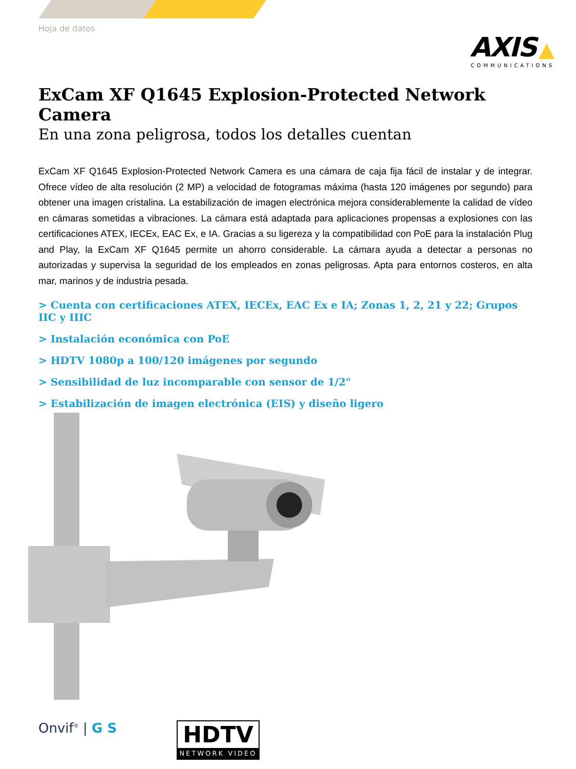Hoja de datos
AXIS ▲
COMMUNICATIONS
ExCam XF Q1645 Explosion-Protected Network Camera
En una zona peligrosa, todos los detalles cuentan
ExCam XF Q1645 Explosion-Protected Network Camera es una cámara de caja fija fácil de instalar y de integrar. Ofrece vídeo de alta resolución (2 MP) a velocidad de fotogramas máxima (hasta 120 imágenes por segundo) para obtener una imagen cristalina. La estabilización de imagen electrónica mejora considerablemente la calidad de vídeo en cámaras sometidas a vibraciones. La cámara está adaptada para aplicaciones propensas a explosiones con las certificaciones ATEX, IECEx, EAC Ex, e IA. Gracias a su ligereza y la compatibilidad con PoE para la instalación Plug and Play, la ExCam XF Q1645 permite un ahorro considerable. La cámara ayuda a detectar a personas no autorizadas y supervisa la seguridad de los empleados en zonas peligrosas. Apta para entornos costeros, en alta mar, marinos y de industria pesada.
> Cuenta con certificaciones ATEX, IECEx, EAC Ex e IA; Zonas 1, 2, 21 y 22; Grupos IIC y IIIC
> Instalación económica con PoE
> HDTV 1080p a 100/120 imágenes por segundo
> Sensibilidad de luz incomparable con sensor de 1/2"
> Estabilización de imagen electrónica (EIS) y diseño ligero
Onvif<sup>®</sup> | G S
HDTV
NETWORK VIDEO